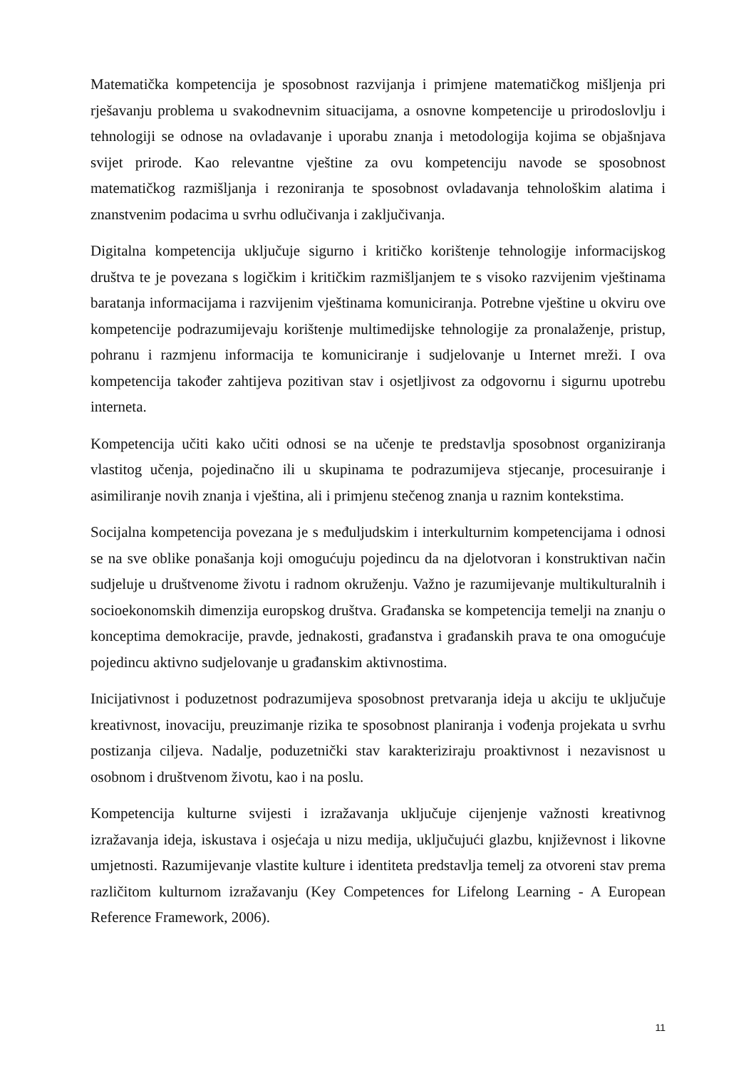Matematička kompetencija je sposobnost razvijanja i primjene matematičkog mišljenja pri rješavanju problema u svakodnevnim situacijama, a osnovne kompetencije u prirodoslovlju i tehnologiji se odnose na ovladavanje i uporabu znanja i metodologija kojima se objašnjava svijet prirode. Kao relevantne vještine za ovu kompetenciju navode se sposobnost matematičkog razmišljanja i rezoniranja te sposobnost ovladavanja tehnološkim alatima i znanstvenim podacima u svrhu odlučivanja i zaključivanja.
Digitalna kompetencija uključuje sigurno i kritičko korištenje tehnologije informacijskog društva te je povezana s logičkim i kritičkim razmišljanjem te s visoko razvijenim vještinama baratanja informacijama i razvijenim vještinama komuniciranja. Potrebne vještine u okviru ove kompetencije podrazumijevaju korištenje multimedijske tehnologije za pronalaženje, pristup, pohranu i razmjenu informacija te komuniciranje i sudjelovanje u Internet mreži. I ova kompetencija također zahtijeva pozitivan stav i osjetljivost za odgovornu i sigurnu upotrebu interneta.
Kompetencija učiti kako učiti odnosi se na učenje te predstavlja sposobnost organiziranja vlastitog učenja, pojedinačno ili u skupinama te podrazumijeva stjecanje, procesuiranje i asimiliranje novih znanja i vještina, ali i primjenu stečenog znanja u raznim kontekstima.
Socijalna kompetencija povezana je s međuljudskim i interkulturnim kompetencijama i odnosi se na sve oblike ponašanja koji omogućuju pojedincu da na djelotvoran i konstruktivan način sudjeluje u društvenome životu i radnom okruženju. Važno je razumijevanje multikulturalnih i socioekonomskih dimenzija europskog društva. Građanska se kompetencija temelji na znanju o konceptima demokracije, pravde, jednakosti, građanstva i građanskih prava te ona omogućuje pojedincu aktivno sudjelovanje u građanskim aktivnostima.
Inicijativnost i poduzetnost podrazumijeva sposobnost pretvaranja ideja u akciju te uključuje kreativnost, inovaciju, preuzimanje rizika te sposobnost planiranja i vođenja projekata u svrhu postizanja ciljeva. Nadalje, poduzetnički stav karakteriziraju proaktivnost i nezavisnost u osobnom i društvenom životu, kao i na poslu.
Kompetencija kulturne svijesti i izražavanja uključuje cijenjenje važnosti kreativnog izražavanja ideja, iskustava i osjećaja u nizu medija, uključujući glazbu, književnost i likovne umjetnosti. Razumijevanje vlastite kulture i identiteta predstavlja temelj za otvoreni stav prema različitom kulturnom izražavanju (Key Competences for Lifelong Learning - A European Reference Framework, 2006).
11